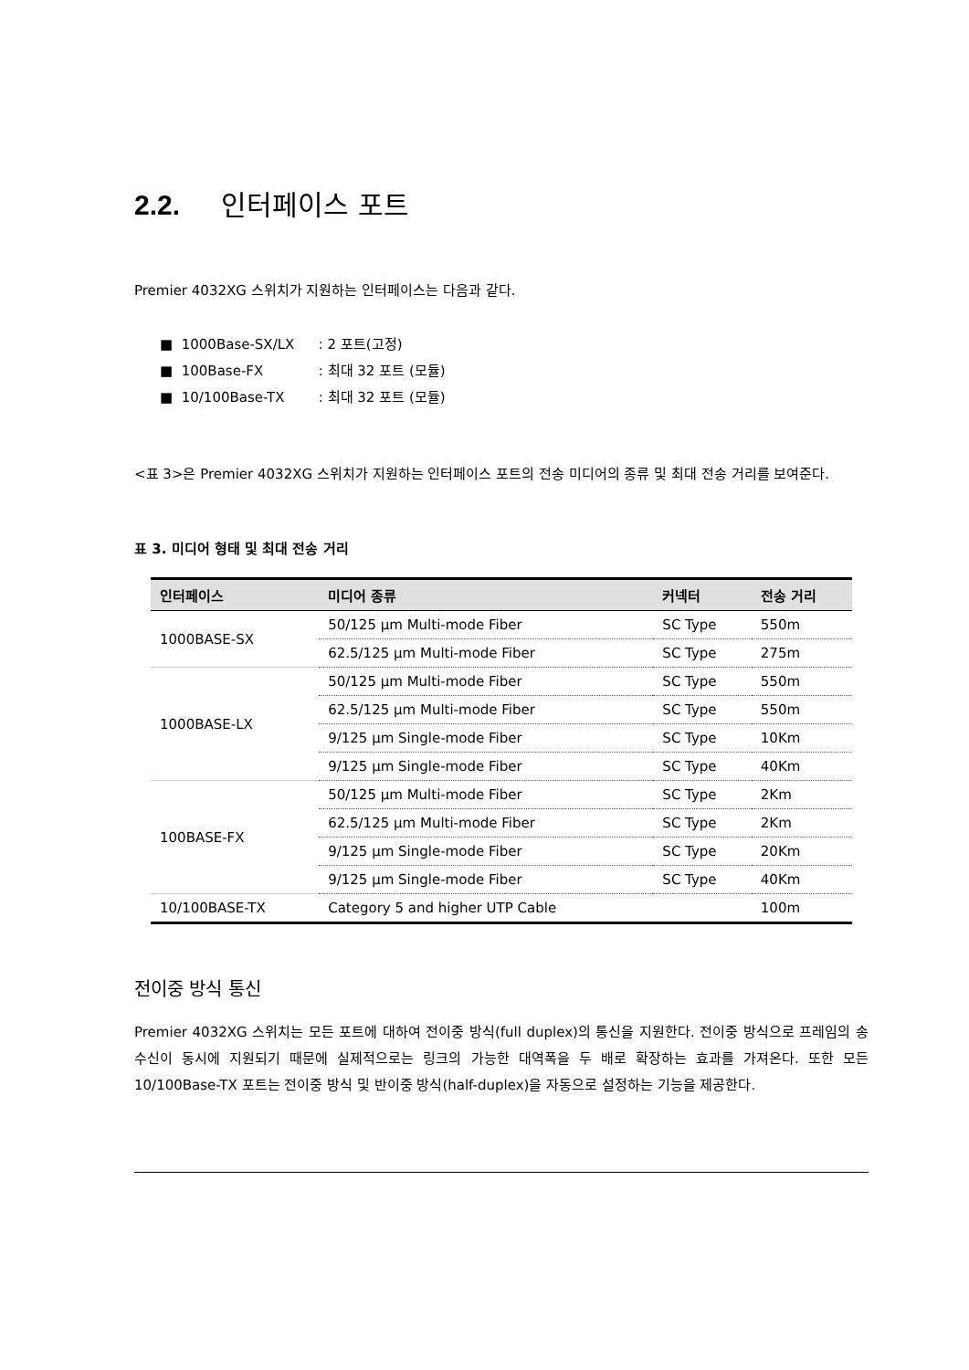2.2. 인터페이스 포트
Premier 4032XG 스위치가 지원하는 인터페이스는 다음과 같다.
■ 1000Base-SX/LX: 2 포트(고정)
■ 100Base-FX: 최대 32 포트 (모듈)
■ 10/100Base-TX: 최대 32 포트 (모듈)
<표 3>은 Premier 4032XG 스위치가 지원하는 인터페이스 포트의 전송 미디어의 종류 및 최대 전송 거리를 보여준다.
표 3. 미디어 형태 및 최대 전송 거리
| 인터페이스 | 미디어 종류 | 커넥터 | 전송 거리 |
| --- | --- | --- | --- |
| 1000BASE-SX | 50/125 µm Multi-mode Fiber | SC Type | 550m |
| | 62.5/125 µm Multi-mode Fiber | SC Type | 275m |
| 1000BASE-LX | 50/125 µm Multi-mode Fiber | SC Type | 550m |
| | 62.5/125 µm Multi-mode Fiber | SC Type | 550m |
| | 9/125 µm Single-mode Fiber | SC Type | 10Km |
| | 9/125 µm Single-mode Fiber | SC Type | 40Km |
| 100BASE-FX | 50/125 µm Multi-mode Fiber | SC Type | 2Km |
| | 62.5/125 µm Multi-mode Fiber | SC Type | 2Km |
| | 9/125 µm Single-mode Fiber | SC Type | 20Km |
| | 9/125 µm Single-mode Fiber | SC Type | 40Km |
| 10/100BASE-TX | Category 5 and higher UTP Cable | | 100m |
전이중 방식 통신
Premier 4032XG 스위치는 모든 포트에 대하여 전이중 방식(full duplex)의 통신을 지원한다. 전이중 방식으로 프레임의 송수신이 동시에 지원되기 때문에 실제적으로는 링크의 가능한 대역폭을 두 배로 확장하는 효과를 가져온다. 또한 모든 10/100Base-TX 포트는 전이중 방식 및 반이중 방식(half-duplex)을 자동으로 설정하는 기능을 제공한다.